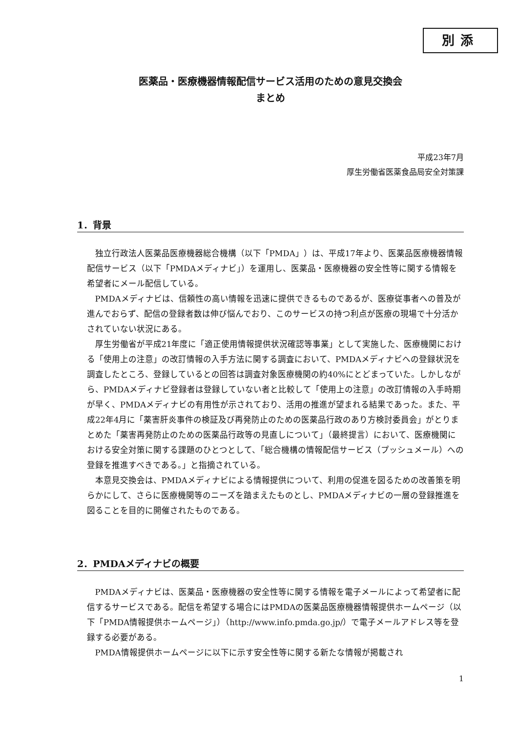別添
医薬品・医療機器情報配信サービス活用のための意見交換会
まとめ
平成23年7月
厚生労働省医薬食品局安全対策課
1．背景
独立行政法人医薬品医療機器総合機構（以下「PMDA」）は、平成17年より、医薬品医療機器情報配信サービス（以下「PMDAメディナビ」）を運用し、医薬品・医療機器の安全性等に関する情報を希望者にメール配信している。
PMDAメディナビは、信頼性の高い情報を迅速に提供できるものであるが、医療従事者への普及が進んでおらず、配信の登録者数は伸び悩んでおり、このサービスの持つ利点が医療の現場で十分活かされていない状況にある。
厚生労働省が平成21年度に「適正使用情報提供状況確認等事業」として実施した、医療機関における「使用上の注意」の改訂情報の入手方法に関する調査において、PMDAメディナビへの登録状況を調査したところ、登録しているとの回答は調査対象医療機関の約40%にとどまっていた。しかしながら、PMDAメディナビ登録者は登録していない者と比較して「使用上の注意」の改訂情報の入手時期が早く、PMDAメディナビの有用性が示されており、活用の推進が望まれる結果であった。また、平成22年4月に「薬害肝炎事件の検証及び再発防止のための医薬品行政のあり方検討委員会」がとりまとめた「薬害再発防止のための医薬品行政等の見直しについて」（最終提言）において、医療機関における安全対策に関する課題のひとつとして、「総合機構の情報配信サービス（プッシュメール）への登録を推進すべきである。」と指摘されている。
本意見交換会は、PMDAメディナビによる情報提供について、利用の促進を図るための改善策を明らかにして、さらに医療機関等のニーズを踏まえたものとし、PMDAメディナビの一層の登録推進を図ることを目的に開催されたものである。
2．PMDAメディナビの概要
PMDAメディナビは、医薬品・医療機器の安全性等に関する情報を電子メールによって希望者に配信するサービスである。配信を希望する場合にはPMDAの医薬品医療機器情報提供ホームページ（以下「PMDA情報提供ホームページ」）（http://www.info.pmda.go.jp/）で電子メールアドレス等を登録する必要がある。
PMDA情報提供ホームページに以下に示す安全性等に関する新たな情報が掲載され
1